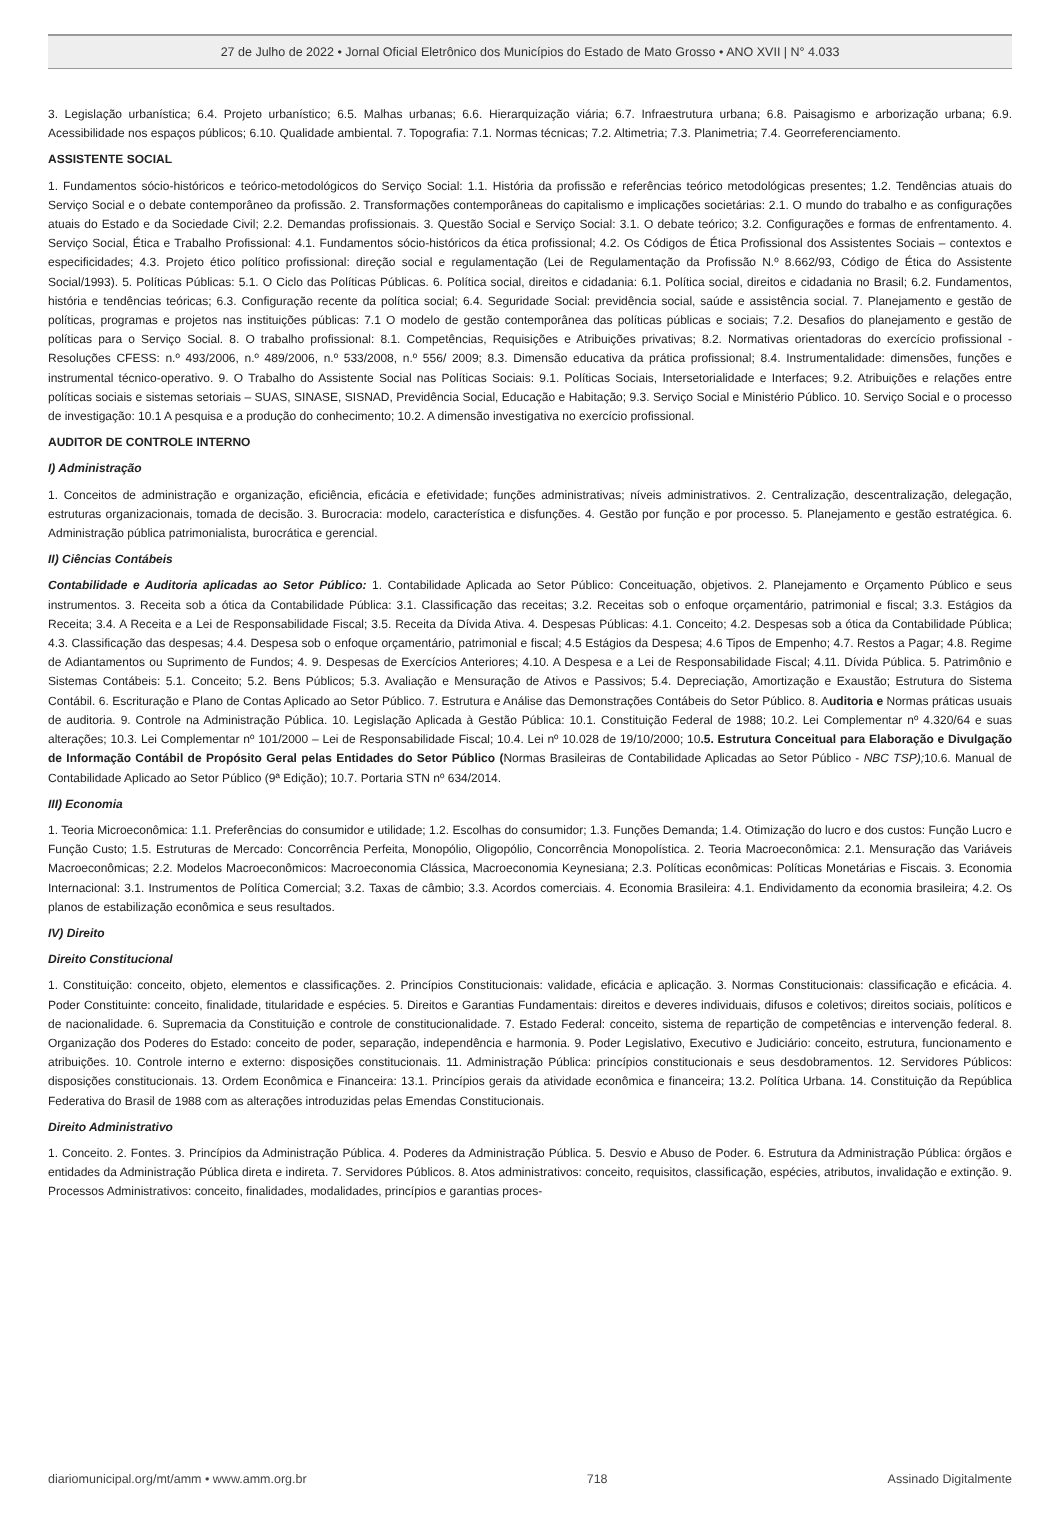27 de Julho de 2022 • Jornal Oficial Eletrônico dos Municípios do Estado de Mato Grosso • ANO XVII | N° 4.033
3. Legislação urbanística; 6.4. Projeto urbanístico; 6.5. Malhas urbanas; 6.6. Hierarquização viária; 6.7. Infraestrutura urbana; 6.8. Paisagismo e arborização urbana; 6.9. Acessibilidade nos espaços públicos; 6.10. Qualidade ambiental. 7. Topografia: 7.1. Normas técnicas; 7.2. Altimetria; 7.3. Planimetria; 7.4. Georreferenciamento.
ASSISTENTE SOCIAL
1. Fundamentos sócio-históricos e teórico-metodológicos do Serviço Social: 1.1. História da profissão e referências teórico metodológicas presentes; 1.2. Tendências atuais do Serviço Social e o debate contemporâneo da profissão. 2. Transformações contemporâneas do capitalismo e implicações societárias: 2.1. O mundo do trabalho e as configurações atuais do Estado e da Sociedade Civil; 2.2. Demandas profissionais. 3. Questão Social e Serviço Social: 3.1. O debate teórico; 3.2. Configurações e formas de enfrentamento. 4. Serviço Social, Ética e Trabalho Profissional: 4.1. Fundamentos sócio-históricos da ética profissional; 4.2. Os Códigos de Ética Profissional dos Assistentes Sociais – contextos e especificidades; 4.3. Projeto ético político profissional: direção social e regulamentação (Lei de Regulamentação da Profissão N.º 8.662/93, Código de Ética do Assistente Social/1993). 5. Políticas Públicas: 5.1. O Ciclo das Políticas Públicas. 6. Política social, direitos e cidadania: 6.1. Política social, direitos e cidadania no Brasil; 6.2. Fundamentos, história e tendências teóricas; 6.3. Configuração recente da política social; 6.4. Seguridade Social: previdência social, saúde e assistência social. 7. Planejamento e gestão de políticas, programas e projetos nas instituições públicas: 7.1 O modelo de gestão contemporânea das políticas públicas e sociais; 7.2. Desafios do planejamento e gestão de políticas para o Serviço Social. 8. O trabalho profissional: 8.1. Competências, Requisições e Atribuições privativas; 8.2. Normativas orientadoras do exercício profissional - Resoluções CFESS: n.º 493/2006, n.º 489/2006, n.º 533/2008, n.º 556/ 2009; 8.3. Dimensão educativa da prática profissional; 8.4. Instrumentalidade: dimensões, funções e instrumental técnico-operativo. 9. O Trabalho do Assistente Social nas Políticas Sociais: 9.1. Políticas Sociais, Intersetorialidade e Interfaces; 9.2. Atribuições e relações entre políticas sociais e sistemas setoriais – SUAS, SINASE, SISNAD, Previdência Social, Educação e Habitação; 9.3. Serviço Social e Ministério Público. 10. Serviço Social e o processo de investigação: 10.1 A pesquisa e a produção do conhecimento; 10.2. A dimensão investigativa no exercício profissional.
AUDITOR DE CONTROLE INTERNO
I) Administração
1. Conceitos de administração e organização, eficiência, eficácia e efetividade; funções administrativas; níveis administrativos. 2. Centralização, descentralização, delegação, estruturas organizacionais, tomada de decisão. 3. Burocracia: modelo, característica e disfunções. 4. Gestão por função e por processo. 5. Planejamento e gestão estratégica. 6. Administração pública patrimonialista, burocrática e gerencial.
II) Ciências Contábeis
Contabilidade e Auditoria aplicadas ao Setor Público: 1. Contabilidade Aplicada ao Setor Público: Conceituação, objetivos. 2. Planejamento e Orçamento Público e seus instrumentos. 3. Receita sob a ótica da Contabilidade Pública: 3.1. Classificação das receitas; 3.2. Receitas sob o enfoque orçamentário, patrimonial e fiscal; 3.3. Estágios da Receita; 3.4. A Receita e a Lei de Responsabilidade Fiscal; 3.5. Receita da Dívida Ativa. 4. Despesas Públicas: 4.1. Conceito; 4.2. Despesas sob a ótica da Contabilidade Pública; 4.3. Classificação das despesas; 4.4. Despesa sob o enfoque orçamentário, patrimonial e fiscal; 4.5 Estágios da Despesa; 4.6 Tipos de Empenho; 4.7. Restos a Pagar; 4.8. Regime de Adiantamentos ou Suprimento de Fundos; 4. 9. Despesas de Exercícios Anteriores; 4.10. A Despesa e a Lei de Responsabilidade Fiscal; 4.11. Dívida Pública. 5. Patrimônio e Sistemas Contábeis: 5.1. Conceito; 5.2. Bens Públicos; 5.3. Avaliação e Mensuração de Ativos e Passivos; 5.4. Depreciação, Amortização e Exaustão; Estrutura do Sistema Contábil. 6. Escrituração e Plano de Contas Aplicado ao Setor Público. 7. Estrutura e Análise das Demonstrações Contábeis do Setor Público. 8. Auditoria e Normas práticas usuais de auditoria. 9. Controle na Administração Pública. 10. Legislação Aplicada à Gestão Pública: 10.1. Constituição Federal de 1988; 10.2. Lei Complementar nº 4.320/64 e suas alterações; 10.3. Lei Complementar nº 101/2000 – Lei de Responsabilidade Fiscal; 10.4. Lei nº 10.028 de 19/10/2000; 10.5. Estrutura Conceitual para Elaboração e Divulgação de Informação Contábil de Propósito Geral pelas Entidades do Setor Público (Normas Brasileiras de Contabilidade Aplicadas ao Setor Público - NBC TSP); 10.6. Manual de Contabilidade Aplicado ao Setor Público (9ª Edição); 10.7. Portaria STN nº 634/2014.
III) Economia
1. Teoria Microeconômica: 1.1. Preferências do consumidor e utilidade; 1.2. Escolhas do consumidor; 1.3. Funções Demanda; 1.4. Otimização do lucro e dos custos: Função Lucro e Função Custo; 1.5. Estruturas de Mercado: Concorrência Perfeita, Monopólio, Oligopólio, Concorrência Monopolística. 2. Teoria Macroeconômica: 2.1. Mensuração das Variáveis Macroeconômicas; 2.2. Modelos Macroeconômicos: Macroeconomia Clássica, Macroeconomia Keynesiana; 2.3. Políticas econômicas: Políticas Monetárias e Fiscais. 3. Economia Internacional: 3.1. Instrumentos de Política Comercial; 3.2. Taxas de câmbio; 3.3. Acordos comerciais. 4. Economia Brasileira: 4.1. Endividamento da economia brasileira; 4.2. Os planos de estabilização econômica e seus resultados.
IV) Direito
Direito Constitucional
1. Constituição: conceito, objeto, elementos e classificações. 2. Princípios Constitucionais: validade, eficácia e aplicação. 3. Normas Constitucionais: classificação e eficácia. 4. Poder Constituinte: conceito, finalidade, titularidade e espécies. 5. Direitos e Garantias Fundamentais: direitos e deveres individuais, difusos e coletivos; direitos sociais, políticos e de nacionalidade. 6. Supremacia da Constituição e controle de constitucionalidade. 7. Estado Federal: conceito, sistema de repartição de competências e intervenção federal. 8. Organização dos Poderes do Estado: conceito de poder, separação, independência e harmonia. 9. Poder Legislativo, Executivo e Judiciário: conceito, estrutura, funcionamento e atribuições. 10. Controle interno e externo: disposições constitucionais. 11. Administração Pública: princípios constitucionais e seus desdobramentos. 12. Servidores Públicos: disposições constitucionais. 13. Ordem Econômica e Financeira: 13.1. Princípios gerais da atividade econômica e financeira; 13.2. Política Urbana. 14. Constituição da República Federativa do Brasil de 1988 com as alterações introduzidas pelas Emendas Constitucionais.
Direito Administrativo
1. Conceito. 2. Fontes. 3. Princípios da Administração Pública. 4. Poderes da Administração Pública. 5. Desvio e Abuso de Poder. 6. Estrutura da Administração Pública: órgãos e entidades da Administração Pública direta e indireta. 7. Servidores Públicos. 8. Atos administrativos: conceito, requisitos, classificação, espécies, atributos, invalidação e extinção. 9. Processos Administrativos: conceito, finalidades, modalidades, princípios e garantias proces-
diariomunicipal.org/mt/amm • www.amm.org.br 718 Assinado Digitalmente